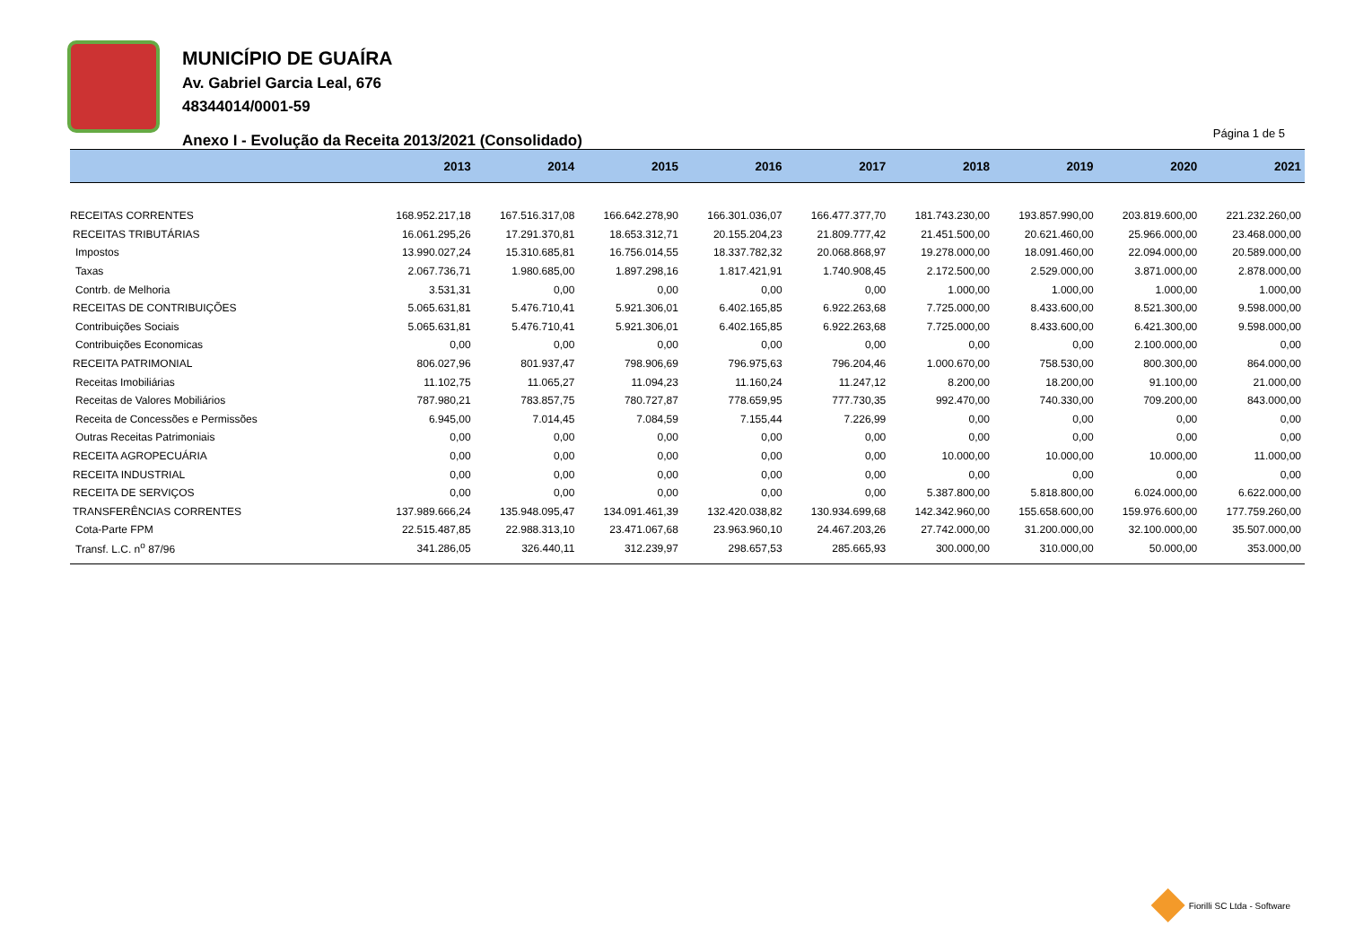MUNICÍPIO DE GUAÍRA
Av. Gabriel Garcia Leal, 676
48344014/0001-59
Anexo I - Evolução da Receita 2013/2021 (Consolidado)
Página 1 de 5
| | 2013 | 2014 | 2015 | 2016 | 2017 | 2018 | 2019 | 2020 | 2021 |
| --- | --- | --- | --- | --- | --- | --- | --- | --- | --- |
| RECEITAS CORRENTES | 168.952.217,18 | 167.516.317,08 | 166.642.278,90 | 166.301.036,07 | 166.477.377,70 | 181.743.230,00 | 193.857.990,00 | 203.819.600,00 | 221.232.260,00 |
| RECEITAS TRIBUTÁRIAS | 16.061.295,26 | 17.291.370,81 | 18.653.312,71 | 20.155.204,23 | 21.809.777,42 | 21.451.500,00 | 20.621.460,00 | 25.966.000,00 | 23.468.000,00 |
| Impostos | 13.990.027,24 | 15.310.685,81 | 16.756.014,55 | 18.337.782,32 | 20.068.868,97 | 19.278.000,00 | 18.091.460,00 | 22.094.000,00 | 20.589.000,00 |
| Taxas | 2.067.736,71 | 1.980.685,00 | 1.897.298,16 | 1.817.421,91 | 1.740.908,45 | 2.172.500,00 | 2.529.000,00 | 3.871.000,00 | 2.878.000,00 |
| Contrb. de Melhoria | 3.531,31 | 0,00 | 0,00 | 0,00 | 0,00 | 1.000,00 | 1.000,00 | 1.000,00 | 1.000,00 |
| RECEITAS DE CONTRIBUIÇÕES | 5.065.631,81 | 5.476.710,41 | 5.921.306,01 | 6.402.165,85 | 6.922.263,68 | 7.725.000,00 | 8.433.600,00 | 8.521.300,00 | 9.598.000,00 |
| Contribuições Sociais | 5.065.631,81 | 5.476.710,41 | 5.921.306,01 | 6.402.165,85 | 6.922.263,68 | 7.725.000,00 | 8.433.600,00 | 6.421.300,00 | 9.598.000,00 |
| Contribuições Economicas | 0,00 | 0,00 | 0,00 | 0,00 | 0,00 | 0,00 | 0,00 | 2.100.000,00 | 0,00 |
| RECEITA PATRIMONIAL | 806.027,96 | 801.937,47 | 798.906,69 | 796.975,63 | 796.204,46 | 1.000.670,00 | 758.530,00 | 800.300,00 | 864.000,00 |
| Receitas Imobiliárias | 11.102,75 | 11.065,27 | 11.094,23 | 11.160,24 | 11.247,12 | 8.200,00 | 18.200,00 | 91.100,00 | 21.000,00 |
| Receitas de Valores Mobiliários | 787.980,21 | 783.857,75 | 780.727,87 | 778.659,95 | 777.730,35 | 992.470,00 | 740.330,00 | 709.200,00 | 843.000,00 |
| Receita de Concessões e Permissões | 6.945,00 | 7.014,45 | 7.084,59 | 7.155,44 | 7.226,99 | 0,00 | 0,00 | 0,00 | 0,00 |
| Outras Receitas Patrimoniais | 0,00 | 0,00 | 0,00 | 0,00 | 0,00 | 0,00 | 0,00 | 0,00 | 0,00 |
| RECEITA AGROPECUÁRIA | 0,00 | 0,00 | 0,00 | 0,00 | 0,00 | 10.000,00 | 10.000,00 | 10.000,00 | 11.000,00 |
| RECEITA INDUSTRIAL | 0,00 | 0,00 | 0,00 | 0,00 | 0,00 | 0,00 | 0,00 | 0,00 | 0,00 |
| RECEITA DE SERVIÇOS | 0,00 | 0,00 | 0,00 | 0,00 | 0,00 | 5.387.800,00 | 5.818.800,00 | 6.024.000,00 | 6.622.000,00 |
| TRANSFERÊNCIAS CORRENTES | 137.989.666,24 | 135.948.095,47 | 134.091.461,39 | 132.420.038,82 | 130.934.699,68 | 142.342.960,00 | 155.658.600,00 | 159.976.600,00 | 177.759.260,00 |
| Cota-Parte FPM | 22.515.487,85 | 22.988.313,10 | 23.471.067,68 | 23.963.960,10 | 24.467.203,26 | 27.742.000,00 | 31.200.000,00 | 32.100.000,00 | 35.507.000,00 |
| Transf. L.C. n<sup>o</sup> 87/96 | 341.286,05 | 326.440,11 | 312.239,97 | 298.657,53 | 285.665,93 | 300.000,00 | 310.000,00 | 50.000,00 | 353.000,00 |
Fiorilli SC Ltda - Software